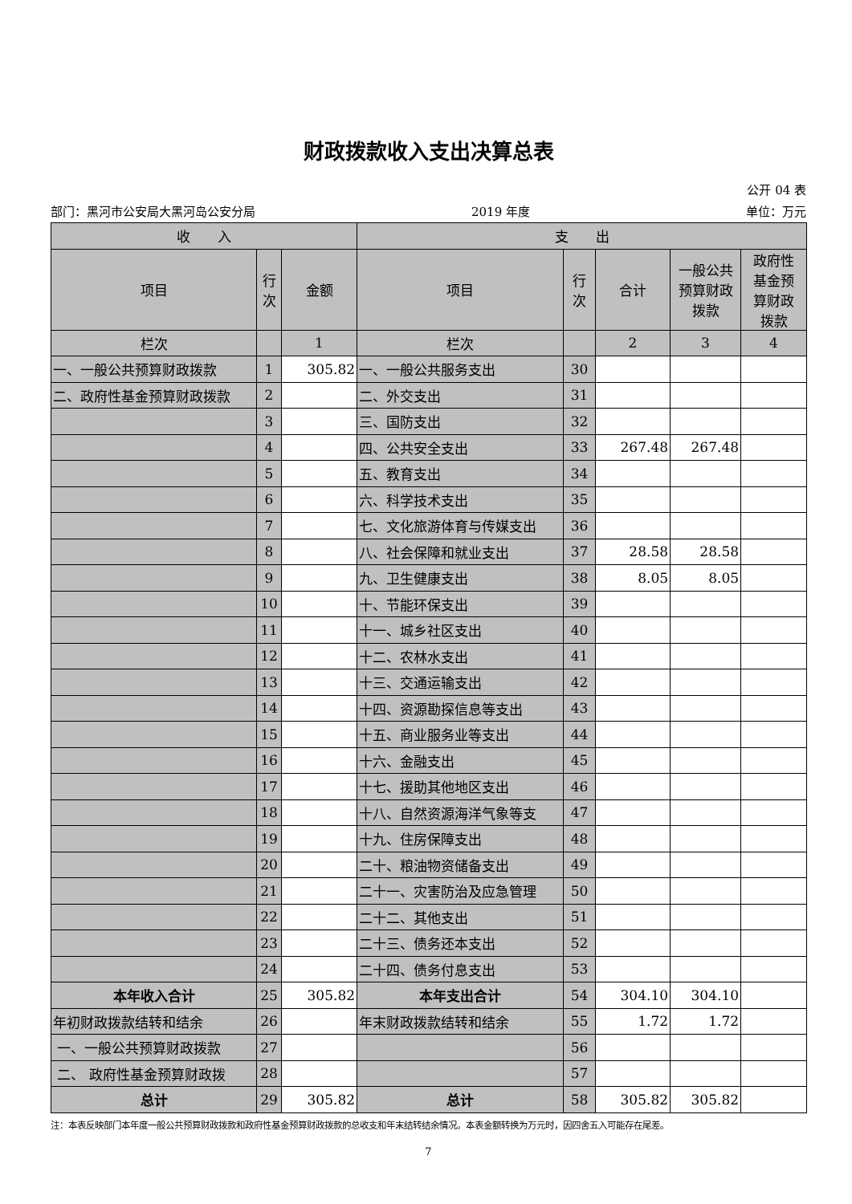财政拨款收入支出决算总表
公开 04 表
部门：黑河市公安局大黑河岛公安分局 2019 年度 单位：万元
| 收 入 | | | 支 出 | | | | |
| --- | --- | --- | --- | --- | --- | --- | --- |
| 项目 | 行 次 | 金额 | 项目 | 行 次 | 合计 | 一般公共 预算财政 拨款 | 政府性 基金预 算财政 拨款 |
| 栏次 | | 1 | 栏次 | | 2 | 3 | 4 |
| 一、一般公共预算财政拨款 | 1 | 305.82 | 一、一般公共服务支出 | 30 | | | |
| 二、政府性基金预算财政拨款 | 2 | | 二、外交支出 | 31 | | | |
| | 3 | | 三、国防支出 | 32 | | | |
| | 4 | | 四、公共安全支出 | 33 | 267.48 | 267.48 | |
| | 5 | | 五、教育支出 | 34 | | | |
| | 6 | | 六、科学技术支出 | 35 | | | |
| | 7 | | 七、文化旅游体育与传媒支出 | 36 | | | |
| | 8 | | 八、社会保障和就业支出 | 37 | 28.58 | 28.58 | |
| | 9 | | 九、卫生健康支出 | 38 | 8.05 | 8.05 | |
| | 10 | | 十、节能环保支出 | 39 | | | |
| | 11 | | 十一、城乡社区支出 | 40 | | | |
| | 12 | | 十二、农林水支出 | 41 | | | |
| | 13 | | 十三、交通运输支出 | 42 | | | |
| | 14 | | 十四、资源勘探信息等支出 | 43 | | | |
| | 15 | | 十五、商业服务业等支出 | 44 | | | |
| | 16 | | 十六、金融支出 | 45 | | | |
| | 17 | | 十七、援助其他地区支出 | 46 | | | |
| | 18 | | 十八、自然资源海洋气象等支 | 47 | | | |
| | 19 | | 十九、住房保障支出 | 48 | | | |
| | 20 | | 二十、粮油物资储备支出 | 49 | | | |
| | 21 | | 二十一、灾害防治及应急管理 | 50 | | | |
| | 22 | | 二十二、其他支出 | 51 | | | |
| | 23 | | 二十三、债务还本支出 | 52 | | | |
| | 24 | | 二十四、债务付息支出 | 53 | | | |
| 本年收入合计 | 25 | 305.82 | 本年支出合计 | 54 | 304.10 | 304.10 | |
| 年初财政拨款结转和结余 | 26 | | 年末财政拨款结转和结余 | 55 | 1.72 | 1.72 | |
| 一、一般公共预算财政拨款 | 27 | | | 56 | | | |
| 二、 政府性基金预算财政拨 | 28 | | | 57 | | | |
| 总计 | 29 | 305.82 | 总计 | 58 | 305.82 | 305.82 | |
注：本表反映部门本年度一般公共预算财政拨款和政府性基金预算财政拨款的总收支和年末结转结余情况。本表金额转换为万元时，因四舍五入可能存在尾差。
7